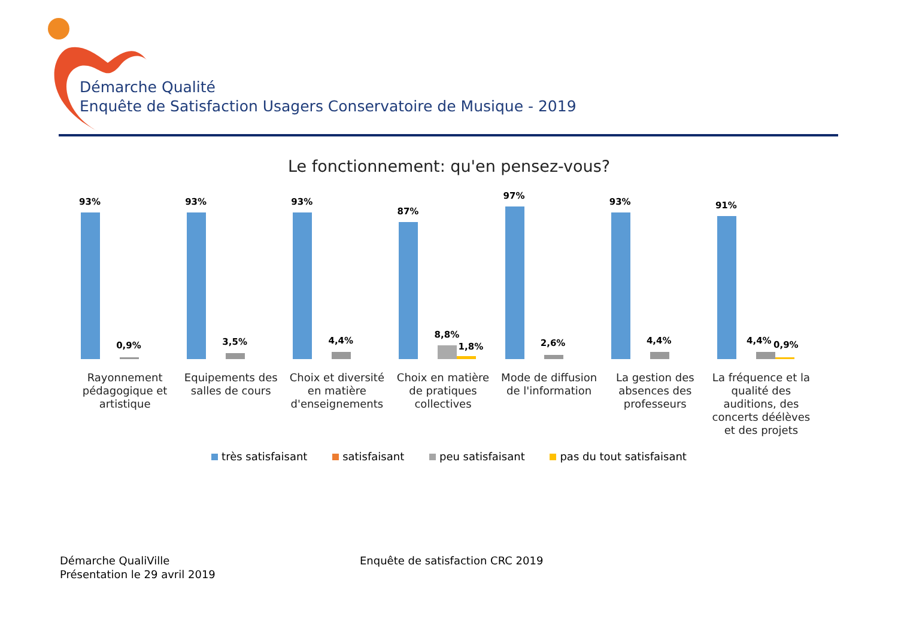Démarche Qualité
Enquête de Satisfaction Usagers Conservatoire de Musique - 2019
Le fonctionnement: qu'en pensez-vous?
93%
0,9%
93%
3,5%
93%
4,4%
87%
8,8%
1,8%
97%
2,6%
93%
4,4%
91%
4,4% 0,9%
Rayonnement pédagogique et artistique
Equipements des salles de cours
Choix et diversité en matière d'enseignements
Choix en matière de pratiques collectives
Mode de diffusion de l'information
La gestion des absences des professeurs
La fréquence et la qualité des auditions, des concerts déélèves et des projets
très satisfaisant satisfaisant peu satisfaisant pas du tout satisfaisant
Démarche QualiVille
Présentation le 29 avril 2019
Enquête de satisfaction CRC 2019